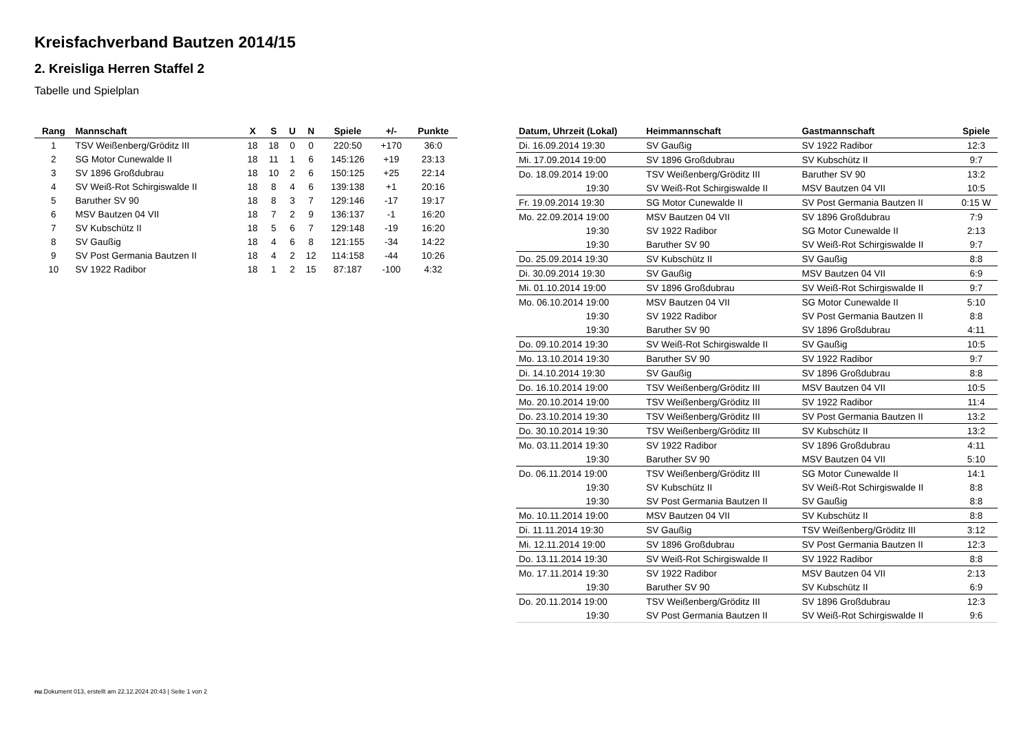Kreisfachverband Bautzen 2014/15
2. Kreisliga Herren Staffel 2
Tabelle und Spielplan
| Rang | Mannschaft | X | S | U | N | Spiele | +/- | Punkte |
| --- | --- | --- | --- | --- | --- | --- | --- | --- |
| 1 | TSV Weißenberg/Gröditz III | 18 | 18 | 0 | 0 | 220:50 | +170 | 36:0 |
| 2 | SG Motor Cunewalde II | 18 | 11 | 1 | 6 | 145:126 | +19 | 23:13 |
| 3 | SV 1896 Großdubrau | 18 | 10 | 2 | 6 | 150:125 | +25 | 22:14 |
| 4 | SV Weiß-Rot Schirgiswalde II | 18 | 8 | 4 | 6 | 139:138 | +1 | 20:16 |
| 5 | Baruther SV 90 | 18 | 8 | 3 | 7 | 129:146 | -17 | 19:17 |
| 6 | MSV Bautzen 04 VII | 18 | 7 | 2 | 9 | 136:137 | -1 | 16:20 |
| 7 | SV Kubschütz II | 18 | 5 | 6 | 7 | 129:148 | -19 | 16:20 |
| 8 | SV Gaußig | 18 | 4 | 6 | 8 | 121:155 | -34 | 14:22 |
| 9 | SV Post Germania Bautzen II | 18 | 4 | 2 | 12 | 114:158 | -44 | 10:26 |
| 10 | SV 1922 Radibor | 18 | 1 | 2 | 15 | 87:187 | -100 | 4:32 |
| Datum, Uhrzeit (Lokal) | Heimmannschaft | Gastmannschaft | Spiele |
| --- | --- | --- | --- |
| Di. 16.09.2014 19:30 | SV Gaußig | SV 1922 Radibor | 12:3 |
| Mi. 17.09.2014 19:00 | SV 1896 Großdubrau | SV Kubschütz II | 9:7 |
| Do. 18.09.2014 19:00 | TSV Weißenberg/Gröditz III | Baruther SV 90 | 13:2 |
| 19:30 | SV Weiß-Rot Schirgiswalde II | MSV Bautzen 04 VII | 10:5 |
| Fr. 19.09.2014 19:30 | SG Motor Cunewalde II | SV Post Germania Bautzen II | 0:15 W |
| Mo. 22.09.2014 19:00 | MSV Bautzen 04 VII | SV 1896 Großdubrau | 7:9 |
| 19:30 | SV 1922 Radibor | SG Motor Cunewalde II | 2:13 |
| 19:30 | Baruther SV 90 | SV Weiß-Rot Schirgiswalde II | 9:7 |
| Do. 25.09.2014 19:30 | SV Kubschütz II | SV Gaußig | 8:8 |
| Di. 30.09.2014 19:30 | SV Gaußig | MSV Bautzen 04 VII | 6:9 |
| Mi. 01.10.2014 19:00 | SV 1896 Großdubrau | SV Weiß-Rot Schirgiswalde II | 9:7 |
| Mo. 06.10.2014 19:00 | MSV Bautzen 04 VII | SG Motor Cunewalde II | 5:10 |
| 19:30 | SV 1922 Radibor | SV Post Germania Bautzen II | 8:8 |
| 19:30 | Baruther SV 90 | SV 1896 Großdubrau | 4:11 |
| Do. 09.10.2014 19:30 | SV Weiß-Rot Schirgiswalde II | SV Gaußig | 10:5 |
| Mo. 13.10.2014 19:30 | Baruther SV 90 | SV 1922 Radibor | 9:7 |
| Di. 14.10.2014 19:30 | SV Gaußig | SV 1896 Großdubrau | 8:8 |
| Do. 16.10.2014 19:00 | TSV Weißenberg/Gröditz III | MSV Bautzen 04 VII | 10:5 |
| Mo. 20.10.2014 19:00 | TSV Weißenberg/Gröditz III | SV 1922 Radibor | 11:4 |
| Do. 23.10.2014 19:30 | TSV Weißenberg/Gröditz III | SV Post Germania Bautzen II | 13:2 |
| Do. 30.10.2014 19:30 | TSV Weißenberg/Gröditz III | SV Kubschütz II | 13:2 |
| Mo. 03.11.2014 19:30 | SV 1922 Radibor | SV 1896 Großdubrau | 4:11 |
| 19:30 | Baruther SV 90 | MSV Bautzen 04 VII | 5:10 |
| Do. 06.11.2014 19:00 | TSV Weißenberg/Gröditz III | SG Motor Cunewalde II | 14:1 |
| 19:30 | SV Kubschütz II | SV Weiß-Rot Schirgiswalde II | 8:8 |
| 19:30 | SV Post Germania Bautzen II | SV Gaußig | 8:8 |
| Mo. 10.11.2014 19:00 | MSV Bautzen 04 VII | SV Kubschütz II | 8:8 |
| Di. 11.11.2014 19:30 | SV Gaußig | TSV Weißenberg/Gröditz III | 3:12 |
| Mi. 12.11.2014 19:00 | SV 1896 Großdubrau | SV Post Germania Bautzen II | 12:3 |
| Do. 13.11.2014 19:30 | SV Weiß-Rot Schirgiswalde II | SV 1922 Radibor | 8:8 |
| Mo. 17.11.2014 19:30 | SV 1922 Radibor | MSV Bautzen 04 VII | 2:13 |
| 19:30 | Baruther SV 90 | SV Kubschütz II | 6:9 |
| Do. 20.11.2014 19:00 | TSV Weißenberg/Gröditz III | SV 1896 Großdubrau | 12:3 |
| 19:30 | SV Post Germania Bautzen II | SV Weiß-Rot Schirgiswalde II | 9:6 |
nu.Dokument 013, erstellt am 22.12.2024 20:43 | Seite 1 von 2